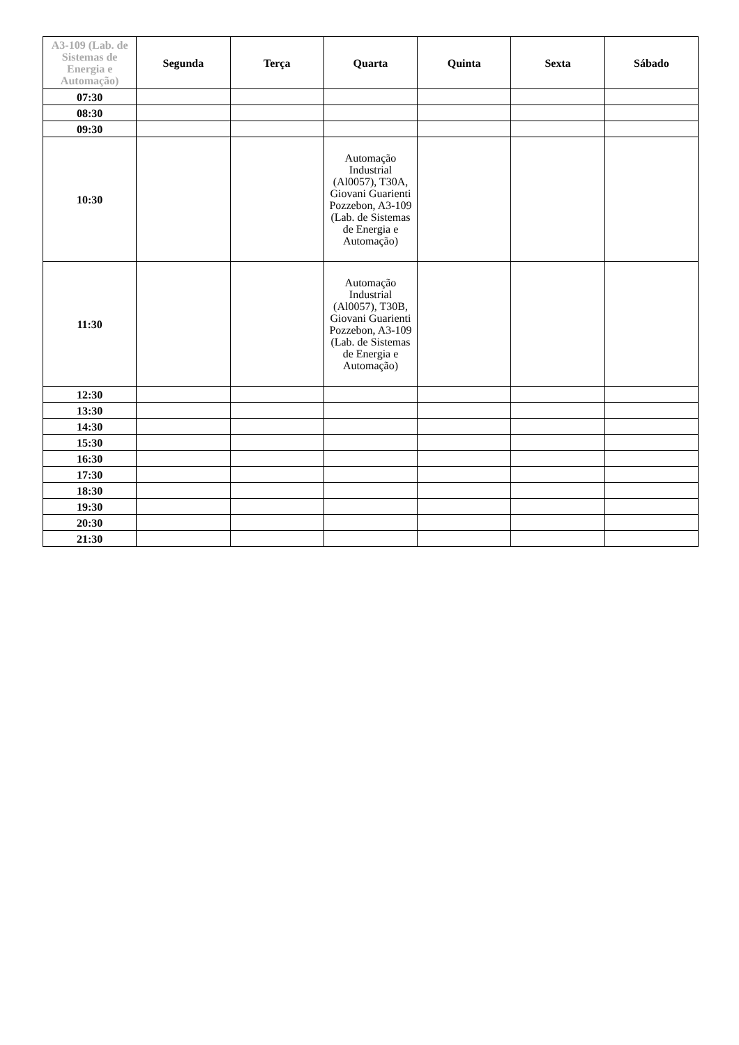| A3-109 (Lab. de Sistemas de Energia e Automação) | Segunda | Terça | Quarta | Quinta | Sexta | Sábado |
| --- | --- | --- | --- | --- | --- | --- |
| 07:30 | | | | | | |
| 08:30 | | | | | | |
| 09:30 | | | | | | |
| 10:30 | | | Automação Industrial (Al0057), T30A, Giovani Guarienti Pozzebon, A3-109 (Lab. de Sistemas de Energia e Automação) | | | |
| 11:30 | | | Automação Industrial (Al0057), T30B, Giovani Guarienti Pozzebon, A3-109 (Lab. de Sistemas de Energia e Automação) | | | |
| 12:30 | | | | | | |
| 13:30 | | | | | | |
| 14:30 | | | | | | |
| 15:30 | | | | | | |
| 16:30 | | | | | | |
| 17:30 | | | | | | |
| 18:30 | | | | | | |
| 19:30 | | | | | | |
| 20:30 | | | | | | |
| 21:30 | | | | | | |